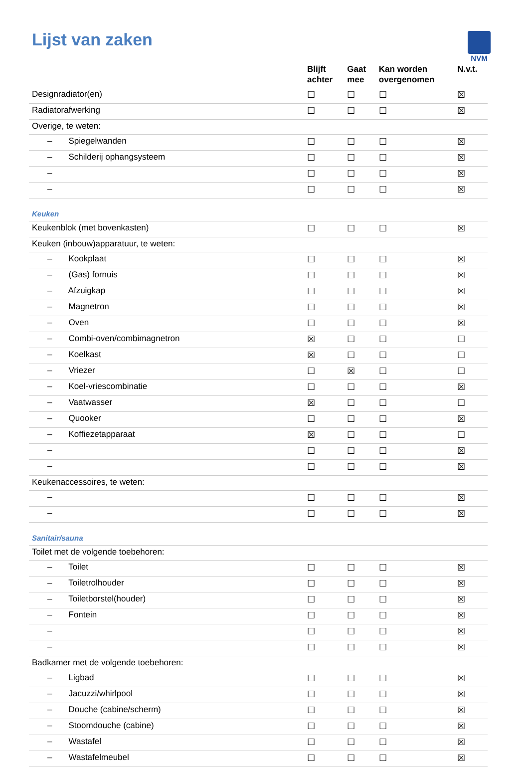Lijst van zaken
NVM
| | Blijft achter | Gaat mee | Kan worden overgenomen | N.v.t. |
| --- | --- | --- | --- | --- |
| Designradiator(en) | ☐ | ☐ | ☐ | ☒ |
| Radiatorafwerking | ☐ | ☐ | ☐ | ☒ |
| Overige, te weten: | | | | |
| – Spiegelwanden | ☐ | ☐ | ☐ | ☒ |
| – Schilderij ophangsysteem | ☐ | ☐ | ☐ | ☒ |
| – | ☐ | ☐ | ☐ | ☒ |
| – | ☐ | ☐ | ☐ | ☒ |
| Keuken | | | | |
| Keukenblok (met bovenkasten) | ☐ | ☐ | ☐ | ☒ |
| Keuken (inbouw)apparatuur, te weten: | | | | |
| – Kookplaat | ☐ | ☐ | ☐ | ☒ |
| – (Gas) fornuis | ☐ | ☐ | ☐ | ☒ |
| – Afzuigkap | ☐ | ☐ | ☐ | ☒ |
| – Magnetron | ☐ | ☐ | ☐ | ☒ |
| – Oven | ☐ | ☐ | ☐ | ☒ |
| – Combi-oven/combimagnetron | ☒ | ☐ | ☐ | ☐ |
| – Koelkast | ☒ | ☐ | ☐ | ☐ |
| – Vriezer | ☐ | ☒ | ☐ | ☐ |
| – Koel-vriescombinatie | ☐ | ☐ | ☐ | ☒ |
| – Vaatwasser | ☒ | ☐ | ☐ | ☐ |
| – Quooker | ☐ | ☐ | ☐ | ☒ |
| – Koffiezetapparaat | ☒ | ☐ | ☐ | ☐ |
| – | ☐ | ☐ | ☐ | ☒ |
| – | ☐ | ☐ | ☐ | ☒ |
| Keukenaccessoires, te weten: | | | | |
| – | ☐ | ☐ | ☐ | ☒ |
| – | ☐ | ☐ | ☐ | ☒ |
| Sanitair/sauna | | | | |
| Toilet met de volgende toebehoren: | | | | |
| – Toilet | ☐ | ☐ | ☐ | ☒ |
| – Toiletrolhouder | ☐ | ☐ | ☐ | ☒ |
| – Toiletborstel(houder) | ☐ | ☐ | ☐ | ☒ |
| – Fontein | ☐ | ☐ | ☐ | ☒ |
| – | ☐ | ☐ | ☐ | ☒ |
| – | ☐ | ☐ | ☐ | ☒ |
| Badkamer met de volgende toebehoren: | | | | |
| – Ligbad | ☐ | ☐ | ☐ | ☒ |
| – Jacuzzi/whirlpool | ☐ | ☐ | ☐ | ☒ |
| – Douche (cabine/scherm) | ☐ | ☐ | ☐ | ☒ |
| – Stoomdouche (cabine) | ☐ | ☐ | ☐ | ☒ |
| – Wastafel | ☐ | ☐ | ☐ | ☒ |
| – Wastafelmeubel | ☐ | ☐ | ☐ | ☒ |